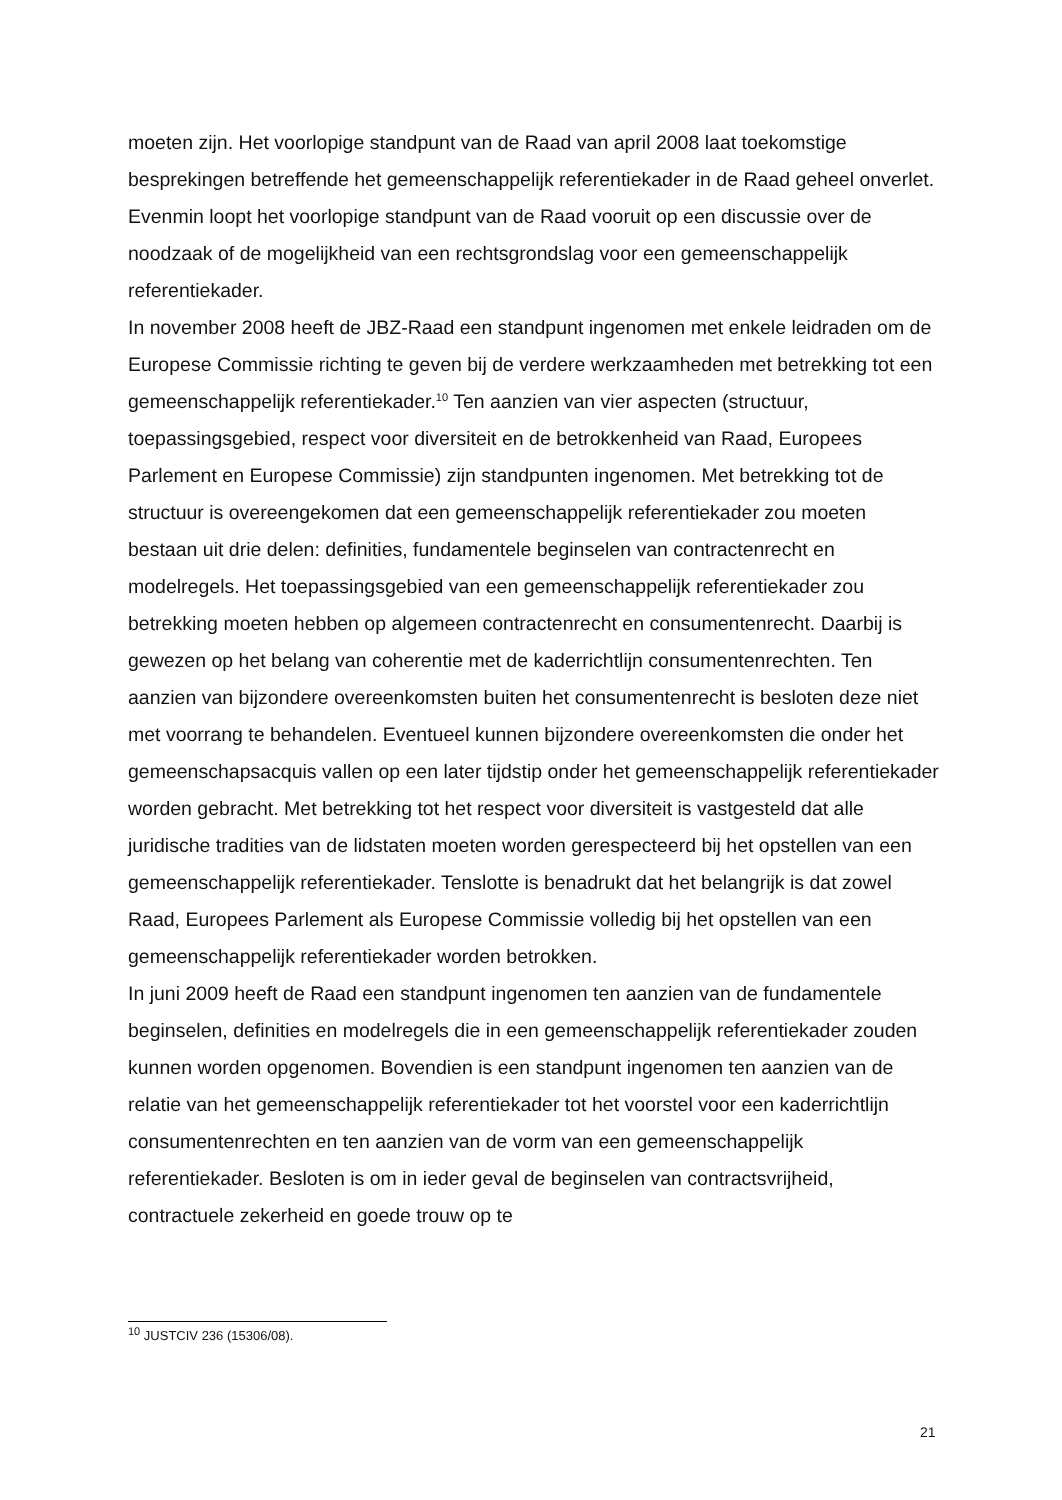moeten zijn. Het voorlopige standpunt van de Raad van april 2008 laat toekomstige besprekingen betreffende het gemeenschappelijk referentiekader in de Raad geheel onverlet. Evenmin loopt het voorlopige standpunt van de Raad vooruit op een discussie over de noodzaak of de mogelijkheid van een rechtsgrondslag voor een gemeenschappelijk referentiekader.
In november 2008 heeft de JBZ-Raad een standpunt ingenomen met enkele leidraden om de Europese Commissie richting te geven bij de verdere werkzaamheden met betrekking tot een gemeenschappelijk referentiekader.<sup>10</sup> Ten aanzien van vier aspecten (structuur, toepassingsgebied, respect voor diversiteit en de betrokkenheid van Raad, Europees Parlement en Europese Commissie) zijn standpunten ingenomen. Met betrekking tot de structuur is overeengekomen dat een gemeenschappelijk referentiekader zou moeten bestaan uit drie delen: definities, fundamentele beginselen van contractenrecht en modelregels. Het toepassingsgebied van een gemeenschappelijk referentiekader zou betrekking moeten hebben op algemeen contractenrecht en consumentenrecht. Daarbij is gewezen op het belang van coherentie met de kaderrichtlijn consumentenrechten. Ten aanzien van bijzondere overeenkomsten buiten het consumentenrecht is besloten deze niet met voorrang te behandelen. Eventueel kunnen bijzondere overeenkomsten die onder het gemeenschapsacquis vallen op een later tijdstip onder het gemeenschappelijk referentiekader worden gebracht. Met betrekking tot het respect voor diversiteit is vastgesteld dat alle juridische tradities van de lidstaten moeten worden gerespecteerd bij het opstellen van een gemeenschappelijk referentiekader. Tenslotte is benadrukt dat het belangrijk is dat zowel Raad, Europees Parlement als Europese Commissie volledig bij het opstellen van een gemeenschappelijk referentiekader worden betrokken.
In juni 2009 heeft de Raad een standpunt ingenomen ten aanzien van de fundamentele beginselen, definities en modelregels die in een gemeenschappelijk referentiekader zouden kunnen worden opgenomen. Bovendien is een standpunt ingenomen ten aanzien van de relatie van het gemeenschappelijk referentiekader tot het voorstel voor een kaderrichtlijn consumentenrechten en ten aanzien van de vorm van een gemeenschappelijk referentiekader. Besloten is om in ieder geval de beginselen van contractsvrijheid, contractuele zekerheid en goede trouw op te
<sup>10</sup> JUSTCIV 236 (15306/08).
21